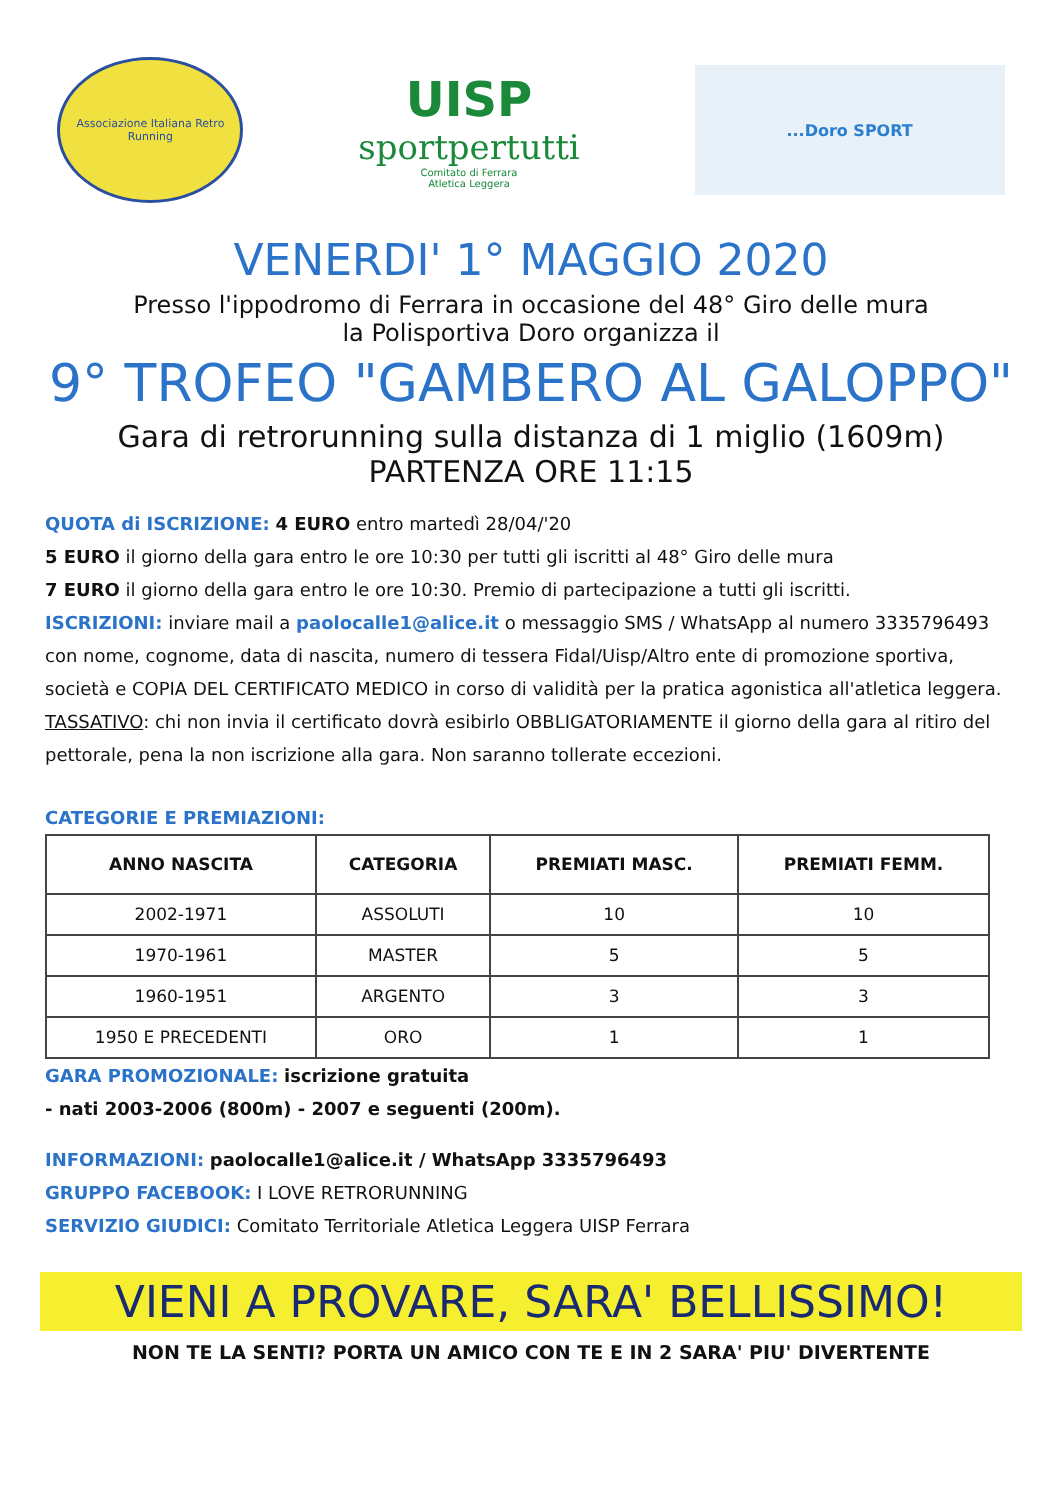Associazione Italiana Retro Running
UISP
sportpertutti
Comitato di Ferrara
Atletica Leggera
...Doro SPORT
VENERDI' 1° MAGGIO 2020
Presso l'ippodromo di Ferrara in occasione del 48° Giro delle mura
la Polisportiva Doro organizza il
9° TROFEO "GAMBERO AL GALOPPO"
Gara di retrorunning sulla distanza di 1 miglio (1609m)
PARTENZA ORE 11:15
QUOTA di ISCRIZIONE: 4 EURO entro martedì 28/04/'20
5 EURO il giorno della gara entro le ore 10:30 per tutti gli iscritti al 48° Giro delle mura
7 EURO il giorno della gara entro le ore 10:30. Premio di partecipazione a tutti gli iscritti.
ISCRIZIONI: inviare mail a paolocalle1@alice.it o messaggio SMS / WhatsApp al numero 3335796493 con nome, cognome, data di nascita, numero di tessera Fidal/Uisp/Altro ente di promozione sportiva, società e COPIA DEL CERTIFICATO MEDICO in corso di validità per la pratica agonistica all'atletica leggera.
TASSATIVO: chi non invia il certificato dovrà esibirlo OBBLIGATORIAMENTE il giorno della gara al ritiro del pettorale, pena la non iscrizione alla gara. Non saranno tollerate eccezioni.
CATEGORIE E PREMIAZIONI:
| ANNO NASCITA | CATEGORIA | PREMIATI MASC. | PREMIATI FEMM. |
| --- | --- | --- | --- |
| 2002-1971 | ASSOLUTI | 10 | 10 |
| 1970-1961 | MASTER | 5 | 5 |
| 1960-1951 | ARGENTO | 3 | 3 |
| 1950 E PRECEDENTI | ORO | 1 | 1 |
GARA PROMOZIONALE: iscrizione gratuita
- nati 2003-2006 (800m) - 2007 e seguenti (200m).
INFORMAZIONI: paolocalle1@alice.it / WhatsApp 3335796493
GRUPPO FACEBOOK: I LOVE RETRORUNNING
SERVIZIO GIUDICI: Comitato Territoriale Atletica Leggera UISP Ferrara
VIENI A PROVARE, SARA' BELLISSIMO!
NON TE LA SENTI? PORTA UN AMICO CON TE E IN 2 SARA' PIU' DIVERTENTE